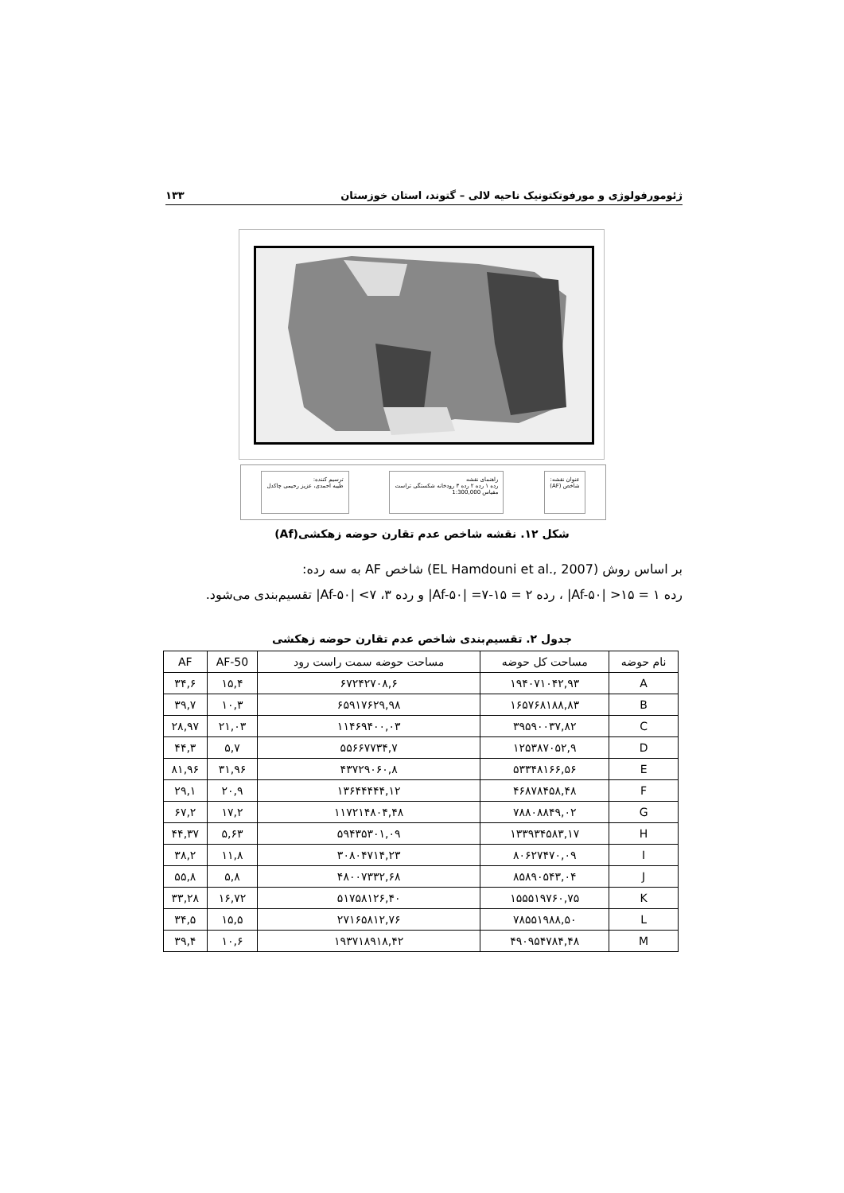ژئومورفولوژی و مورفوتکتونیک ناحیه لالی – گتوند، استان خوزستان ۱۳۳
عنوان نقشه:
شاخص (AF)
راهنمای نقشه
رده ۱ رده ۲ رده ۳ رودخانه شکستگی تراست
مقیاس 1:300,000
ترسیم کننده:
طیبه احمدی، عزیز رحیمی چاکدل
شکل ۱۲. نقشه شاخص عدم تقارن حوضه زهکشی(Af)
بر اساس روش (EL Hamdouni et al., 2007) شاخص AF به سه رده:
رده ۱ = ۱۵< |Af-۵۰| ، رده ۲ = ۱۵-۷= |Af-۵۰| و رده ۳، ۷> |Af-۵۰| تقسیم‌بندی می‌شود.
جدول ۲. تقسیم‌بندی شاخص عدم تقارن حوضه زهکشی
| نام حوضه | مساحت کل حوضه | مساحت حوضه سمت راست رود | AF-50 | AF |
| --- | --- | --- | --- | --- |
| A | ۱۹۴۰۷۱۰۴۲,۹۳ | ۶۷۲۴۲۷۰۸,۶ | ۱۵,۴ | ۳۴,۶ |
| B | ۱۶۵۷۶۸۱۸۸,۸۳ | ۶۵۹۱۷۶۲۹,۹۸ | ۱۰,۳ | ۳۹,۷ |
| C | ۳۹۵۹۰۰۳۷,۸۲ | ۱۱۴۶۹۴۰۰,۰۳ | ۲۱,۰۳ | ۲۸,۹۷ |
| D | ۱۲۵۳۸۷۰۵۲,۹ | ۵۵۶۶۷۷۳۴,۷ | ۵,۷ | ۴۴,۳ |
| E | ۵۳۳۴۸۱۶۶,۵۶ | ۴۳۷۲۹۰۶۰,۸ | ۳۱,۹۶ | ۸۱,۹۶ |
| F | ۴۶۸۷۸۴۵۸,۴۸ | ۱۳۶۴۴۴۴۴,۱۲ | ۲۰,۹ | ۲۹,۱ |
| G | ۷۸۸۰۸۸۴۹,۰۲ | ۱۱۷۲۱۴۸۰۴,۴۸ | ۱۷,۲ | ۶۷,۲ |
| H | ۱۳۳۹۳۴۵۸۳,۱۷ | ۵۹۴۳۵۳۰۱,۰۹ | ۵,۶۳ | ۴۴,۳۷ |
| I | ۸۰۶۲۷۴۷۰,۰۹ | ۳۰۸۰۴۷۱۴,۲۳ | ۱۱,۸ | ۳۸,۲ |
| J | ۸۵۸۹۰۵۴۳,۰۴ | ۴۸۰۰۷۳۳۲,۶۸ | ۵,۸ | ۵۵,۸ |
| K | ۱۵۵۵۱۹۷۶۰,۷۵ | ۵۱۷۵۸۱۲۶,۴۰ | ۱۶,۷۲ | ۳۳,۲۸ |
| L | ۷۸۵۵۱۹۸۸,۵۰ | ۲۷۱۶۵۸۱۲,۷۶ | ۱۵,۵ | ۳۴,۵ |
| M | ۴۹۰۹۵۴۷۸۴,۴۸ | ۱۹۳۷۱۸۹۱۸,۴۲ | ۱۰,۶ | ۳۹,۴ |